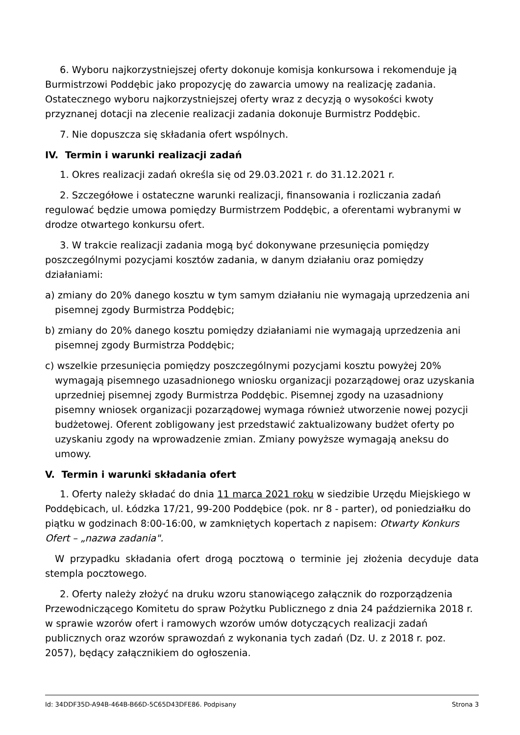6. Wyboru najkorzystniejszej oferty dokonuje komisja konkursowa i rekomenduje ją Burmistrzowi Poddębic jako propozycję do zawarcia umowy na realizację zadania. Ostatecznego wyboru najkorzystniejszej oferty wraz z decyzją o wysokości kwoty przyznanej dotacji na zlecenie realizacji zadania dokonuje Burmistrz Poddębic.
7. Nie dopuszcza się składania ofert wspólnych.
IV. Termin i warunki realizacji zadań
1. Okres realizacji zadań określa się od 29.03.2021 r. do 31.12.2021 r.
2. Szczegółowe i ostateczne warunki realizacji, finansowania i rozliczania zadań regulować będzie umowa pomiędzy Burmistrzem Poddębic, a oferentami wybranymi w drodze otwartego konkursu ofert.
3. W trakcie realizacji zadania mogą być dokonywane przesunięcia pomiędzy poszczególnymi pozycjami kosztów zadania, w danym działaniu oraz pomiędzy działaniami:
a) zmiany do 20% danego kosztu w tym samym działaniu nie wymagają uprzedzenia ani pisemnej zgody Burmistrza Poddębic;
b) zmiany do 20% danego kosztu pomiędzy działaniami nie wymagają uprzedzenia ani pisemnej zgody Burmistrza Poddębic;
c) wszelkie przesunięcia pomiędzy poszczególnymi pozycjami kosztu powyżej 20% wymagają pisemnego uzasadnionego wniosku organizacji pozarządowej oraz uzyskania uprzedniej pisemnej zgody Burmistrza Poddębic. Pisemnej zgody na uzasadniony pisemny wniosek organizacji pozarządowej wymaga również utworzenie nowej pozycji budżetowej. Oferent zobligowany jest przedstawić zaktualizowany budżet oferty po uzyskaniu zgody na wprowadzenie zmian. Zmiany powyższe wymagają aneksu do umowy.
V. Termin i warunki składania ofert
1. Oferty należy składać do dnia 11 marca 2021 roku w siedzibie Urzędu Miejskiego w Poddębicach, ul. Łódzka 17/21, 99-200 Poddębice (pok. nr 8 - parter), od poniedziałku do piątku w godzinach 8:00-16:00, w zamkniętych kopertach z napisem: Otwarty Konkurs Ofert – „nazwa zadania".
W przypadku składania ofert drogą pocztową o terminie jej złożenia decyduje data stempla pocztowego.
2. Oferty należy złożyć na druku wzoru stanowiącego załącznik do rozporządzenia Przewodniczącego Komitetu do spraw Pożytku Publicznego z dnia 24 października 2018 r. w sprawie wzorów ofert i ramowych wzorów umów dotyczących realizacji zadań publicznych oraz wzorów sprawozdań z wykonania tych zadań (Dz. U. z 2018 r. poz. 2057), będący załącznikiem do ogłoszenia.
Id: 34DDF35D-A94B-464B-B66D-5C65D43DFE86. Podpisany Strona 3